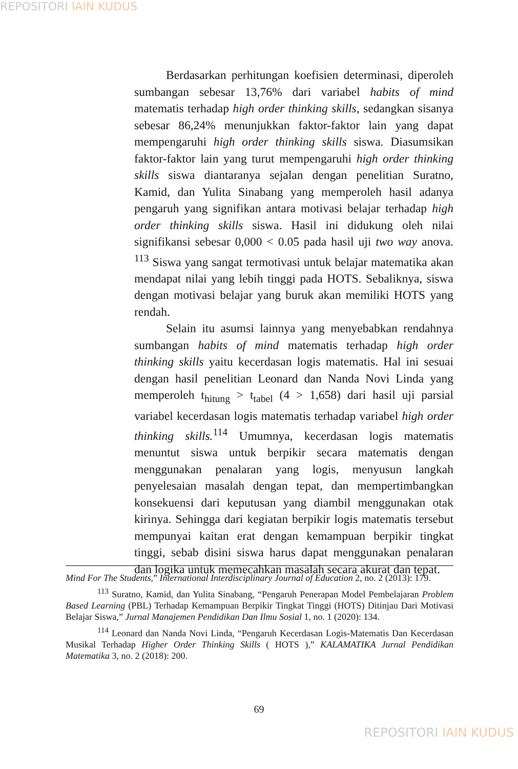REPOSITORI IAIN KUDUS
Berdasarkan perhitungan koefisien determinasi, diperoleh sumbangan sebesar 13,76% dari variabel habits of mind matematis terhadap high order thinking skills, sedangkan sisanya sebesar 86,24% menunjukkan faktor-faktor lain yang dapat mempengaruhi high order thinking skills siswa. Diasumsikan faktor-faktor lain yang turut mempengaruhi high order thinking skills siswa diantaranya sejalan dengan penelitian Suratno, Kamid, dan Yulita Sinabang yang memperoleh hasil adanya pengaruh yang signifikan antara motivasi belajar terhadap high order thinking skills siswa. Hasil ini didukung oleh nilai signifikansi sebesar 0,000 < 0.05 pada hasil uji two way anova. <sup>113</sup> Siswa yang sangat termotivasi untuk belajar matematika akan mendapat nilai yang lebih tinggi pada HOTS. Sebaliknya, siswa dengan motivasi belajar yang buruk akan memiliki HOTS yang rendah.
Selain itu asumsi lainnya yang menyebabkan rendahnya sumbangan habits of mind matematis terhadap high order thinking skills yaitu kecerdasan logis matematis. Hal ini sesuai dengan hasil penelitian Leonard dan Nanda Novi Linda yang memperoleh t<sub>hitung</sub> > t<sub>tabel</sub> (4 > 1,658) dari hasil uji parsial variabel kecerdasan logis matematis terhadap variabel high order thinking skills.<sup>114</sup> Umumnya, kecerdasan logis matematis menuntut siswa untuk berpikir secara matematis dengan menggunakan penalaran yang logis, menyusun langkah penyelesaian masalah dengan tepat, dan mempertimbangkan konsekuensi dari keputusan yang diambil menggunakan otak kirinya. Sehingga dari kegiatan berpikir logis matematis tersebut mempunyai kaitan erat dengan kemampuan berpikir tingkat tinggi, sebab disini siswa harus dapat menggunakan penalaran dan logika untuk memecahkan masalah secara akurat dan tepat.
Mind For The Students,” International Interdisciplinary Journal of Education 2, no. 2 (2013): 179.
<sup>113</sup> Suratno, Kamid, dan Yulita Sinabang, “Pengaruh Penerapan Model Pembelajaran Problem Based Learning (PBL) Terhadap Kemampuan Berpikir Tingkat Tinggi (HOTS) Ditinjau Dari Motivasi Belajar Siswa,” Jurnal Manajemen Pendidikan Dan Ilmu Sosial 1, no. 1 (2020): 134.
<sup>114</sup> Leonard dan Nanda Novi Linda, “Pengaruh Kecerdasan Logis-Matematis Dan Kecerdasan Musikal Terhadap Higher Order Thinking Skills ( HOTS ),” KALAMATIKA Jurnal Pendidikan Matematika 3, no. 2 (2018): 200.
69
REPOSITORI IAIN KUDUS